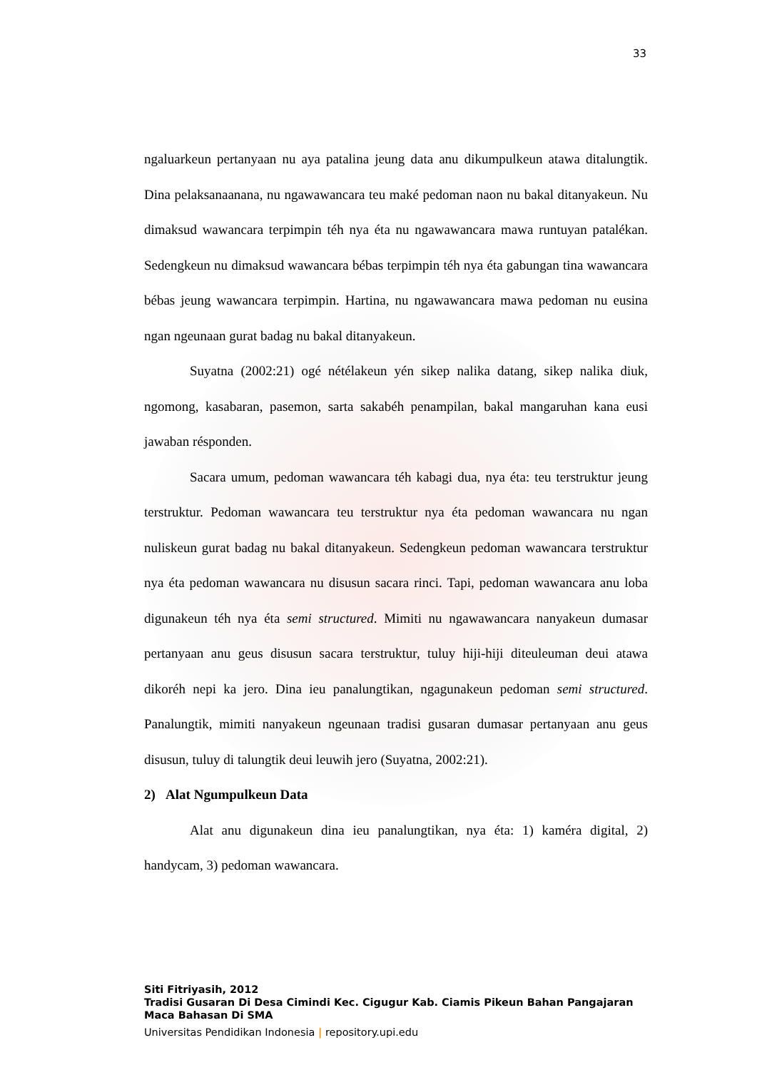33
ngaluarkeun pertanyaan nu aya patalina jeung data anu dikumpulkeun atawa ditalungtik. Dina pelaksanaanana, nu ngawawancara teu maké pedoman naon nu bakal ditanyakeun. Nu dimaksud wawancara terpimpin téh nya éta nu ngawawancara mawa runtuyan patalékan. Sedengkeun nu dimaksud wawancara bébas terpimpin téh nya éta gabungan tina wawancara bébas jeung wawancara terpimpin. Hartina, nu ngawawancara mawa pedoman nu eusina ngan ngeunaan gurat badag nu bakal ditanyakeun.
Suyatna (2002:21) ogé nétélakeun yén sikep nalika datang, sikep nalika diuk, ngomong, kasabaran, pasemon, sarta sakabéh penampilan, bakal mangaruhan kana eusi jawaban résponden.
Sacara umum, pedoman wawancara téh kabagi dua, nya éta: teu terstruktur jeung terstruktur. Pedoman wawancara teu terstruktur nya éta pedoman wawancara nu ngan nuliskeun gurat badag nu bakal ditanyakeun. Sedengkeun pedoman wawancara terstruktur nya éta pedoman wawancara nu disusun sacara rinci. Tapi, pedoman wawancara anu loba digunakeun téh nya éta semi structured. Mimiti nu ngawawancara nanyakeun dumasar pertanyaan anu geus disusun sacara terstruktur, tuluy hiji-hiji diteuleuman deui atawa dikoréh nepi ka jero. Dina ieu panalungtikan, ngagunakeun pedoman semi structured. Panalungtik, mimiti nanyakeun ngeunaan tradisi gusaran dumasar pertanyaan anu geus disusun, tuluy di talungtik deui leuwih jero (Suyatna, 2002:21).
2) Alat Ngumpulkeun Data
Alat anu digunakeun dina ieu panalungtikan, nya éta: 1) kaméra digital, 2) handycam, 3) pedoman wawancara.
Siti Fitriyasih, 2012
Tradisi Gusaran Di Desa Cimindi Kec. Cigugur Kab. Ciamis Pikeun Bahan Pangajaran Maca Bahasan Di SMA
Universitas Pendidikan Indonesia | repository.upi.edu